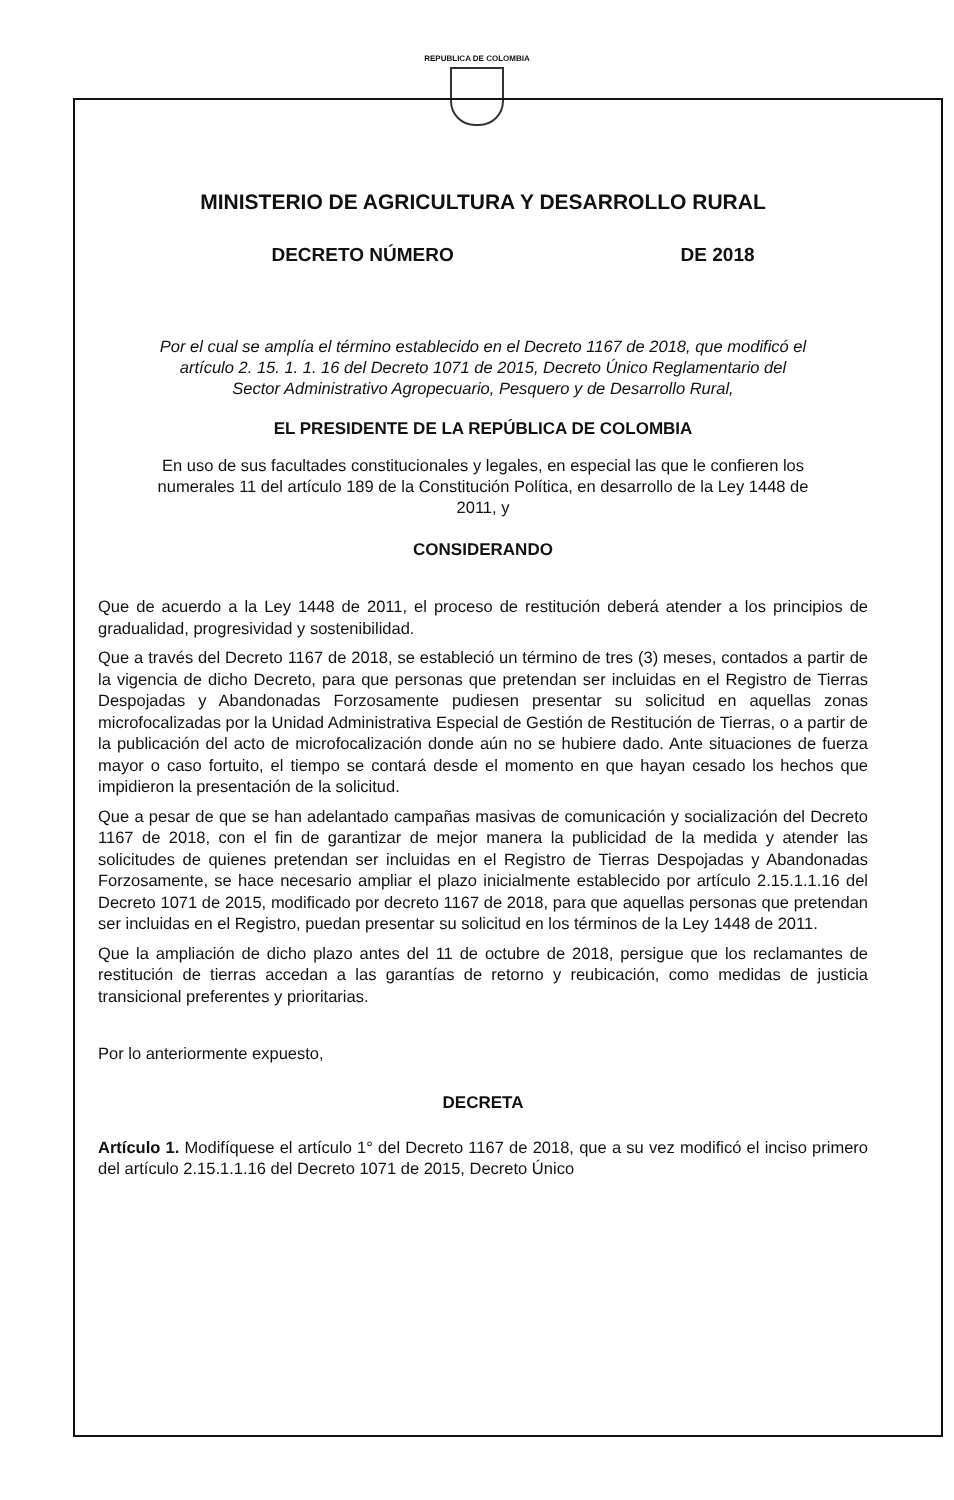REPUBLICA DE COLOMBIA
MINISTERIO DE AGRICULTURA Y DESARROLLO RURAL
DECRETO NÚMERO DE 2018
Por el cual se amplía el término establecido en el Decreto 1167 de 2018, que modificó el artículo 2. 15. 1. 1. 16 del Decreto 1071 de 2015, Decreto Único Reglamentario del Sector Administrativo Agropecuario, Pesquero y de Desarrollo Rural,
EL PRESIDENTE DE LA REPÚBLICA DE COLOMBIA
En uso de sus facultades constitucionales y legales, en especial las que le confieren los numerales 11 del artículo 189 de la Constitución Política, en desarrollo de la Ley 1448 de 2011, y
CONSIDERANDO
Que de acuerdo a la Ley 1448 de 2011, el proceso de restitución deberá atender a los principios de gradualidad, progresividad y sostenibilidad.
Que a través del Decreto 1167 de 2018, se estableció un término de tres (3) meses, contados a partir de la vigencia de dicho Decreto, para que personas que pretendan ser incluidas en el Registro de Tierras Despojadas y Abandonadas Forzosamente pudiesen presentar su solicitud en aquellas zonas microfocalizadas por la Unidad Administrativa Especial de Gestión de Restitución de Tierras, o a partir de la publicación del acto de microfocalización donde aún no se hubiere dado. Ante situaciones de fuerza mayor o caso fortuito, el tiempo se contará desde el momento en que hayan cesado los hechos que impidieron la presentación de la solicitud.
Que a pesar de que se han adelantado campañas masivas de comunicación y socialización del Decreto 1167 de 2018, con el fin de garantizar de mejor manera la publicidad de la medida y atender las solicitudes de quienes pretendan ser incluidas en el Registro de Tierras Despojadas y Abandonadas Forzosamente, se hace necesario ampliar el plazo inicialmente establecido por artículo 2.15.1.1.16 del Decreto 1071 de 2015, modificado por decreto 1167 de 2018, para que aquellas personas que pretendan ser incluidas en el Registro, puedan presentar su solicitud en los términos de la Ley 1448 de 2011.
Que la ampliación de dicho plazo antes del 11 de octubre de 2018, persigue que los reclamantes de restitución de tierras accedan a las garantías de retorno y reubicación, como medidas de justicia transicional preferentes y prioritarias.
Por lo anteriormente expuesto,
DECRETA
Artículo 1. Modifíquese el artículo 1° del Decreto 1167 de 2018, que a su vez modificó el inciso primero del artículo 2.15.1.1.16 del Decreto 1071 de 2015, Decreto Único